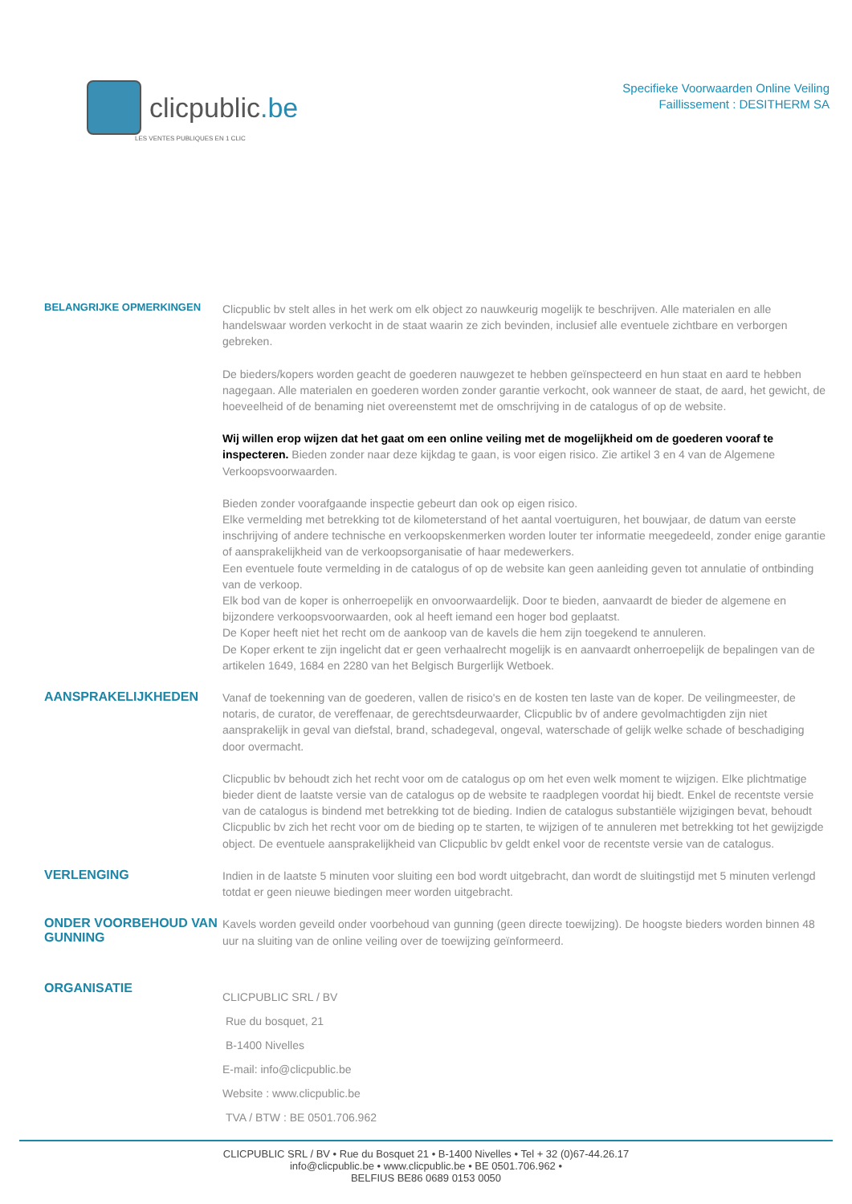clicpublic.be
LES VENTES PUBLIQUES EN 1 CLIC
Specifieke Voorwaarden Online Veiling
Faillissement : DESITHERM SA
BELANGRIJKE OPMERKINGEN
Clicpublic bv stelt alles in het werk om elk object zo nauwkeurig mogelijk te beschrijven. Alle materialen en alle handelswaar worden verkocht in de staat waarin ze zich bevinden, inclusief alle eventuele zichtbare en verborgen gebreken.
De bieders/kopers worden geacht de goederen nauwgezet te hebben geïnspecteerd en hun staat en aard te hebben nagegaan. Alle materialen en goederen worden zonder garantie verkocht, ook wanneer de staat, de aard, het gewicht, de hoeveelheid of de benaming niet overeenstemt met de omschrijving in de catalogus of op de website.
Wij willen erop wijzen dat het gaat om een online veiling met de mogelijkheid om de goederen vooraf te inspecteren. Bieden zonder naar deze kijkdag te gaan, is voor eigen risico. Zie artikel 3 en 4 van de Algemene Verkoopsvoorwaarden.
Bieden zonder voorafgaande inspectie gebeurt dan ook op eigen risico.
Elke vermelding met betrekking tot de kilometerstand of het aantal voertuiguren, het bouwjaar, de datum van eerste inschrijving of andere technische en verkoopskenmerken worden louter ter informatie meegedeeld, zonder enige garantie of aansprakelijkheid van de verkoopsorganisatie of haar medewerkers.
Een eventuele foute vermelding in de catalogus of op de website kan geen aanleiding geven tot annulatie of ontbinding van de verkoop.
Elk bod van de koper is onherroepelijk en onvoorwaardelijk. Door te bieden, aanvaardt de bieder de algemene en bijzondere verkoopsvoorwaarden, ook al heeft iemand een hoger bod geplaatst.
De Koper heeft niet het recht om de aankoop van de kavels die hem zijn toegekend te annuleren.
De Koper erkent te zijn ingelicht dat er geen verhaalrecht mogelijk is en aanvaardt onherroepelijk de bepalingen van de artikelen 1649, 1684 en 2280 van het Belgisch Burgerlijk Wetboek.
AANSPRAKELIJKHEDEN
Vanaf de toekenning van de goederen, vallen de risico's en de kosten ten laste van de koper. De veilingmeester, de notaris, de curator, de vereffenaar, de gerechtsdeurwaarder, Clicpublic bv of andere gevolmachtigden zijn niet aansprakelijk in geval van diefstal, brand, schadegeval, ongeval, waterschade of gelijk welke schade of beschadiging door overmacht.
Clicpublic bv behoudt zich het recht voor om de catalogus op om het even welk moment te wijzigen. Elke plichtmatige bieder dient de laatste versie van de catalogus op de website te raadplegen voordat hij biedt. Enkel de recentste versie van de catalogus is bindend met betrekking tot de bieding. Indien de catalogus substantiële wijzigingen bevat, behoudt Clicpublic bv zich het recht voor om de bieding op te starten, te wijzigen of te annuleren met betrekking tot het gewijzigde object. De eventuele aansprakelijkheid van Clicpublic bv geldt enkel voor de recentste versie van de catalogus.
VERLENGING
Indien in de laatste 5 minuten voor sluiting een bod wordt uitgebracht, dan wordt de sluitingstijd met 5 minuten verlengd totdat er geen nieuwe biedingen meer worden uitgebracht.
ONDER VOORBEHOUD VAN GUNNING
Kavels worden geveild onder voorbehoud van gunning (geen directe toewijzing). De hoogste bieders worden binnen 48 uur na sluiting van de online veiling over de toewijzing geïnformeerd.
ORGANISATIE
CLICPUBLIC SRL / BV
Rue du bosquet, 21
B-1400 Nivelles
E-mail: info@clicpublic.be
Website : www.clicpublic.be
TVA / BTW : BE 0501.706.962
CLICPUBLIC SRL / BV • Rue du Bosquet 21 • B-1400 Nivelles • Tel + 32 (0)67-44.26.17
info@clicpublic.be • www.clicpublic.be • BE 0501.706.962 •
BELFIUS BE86 0689 0153 0050